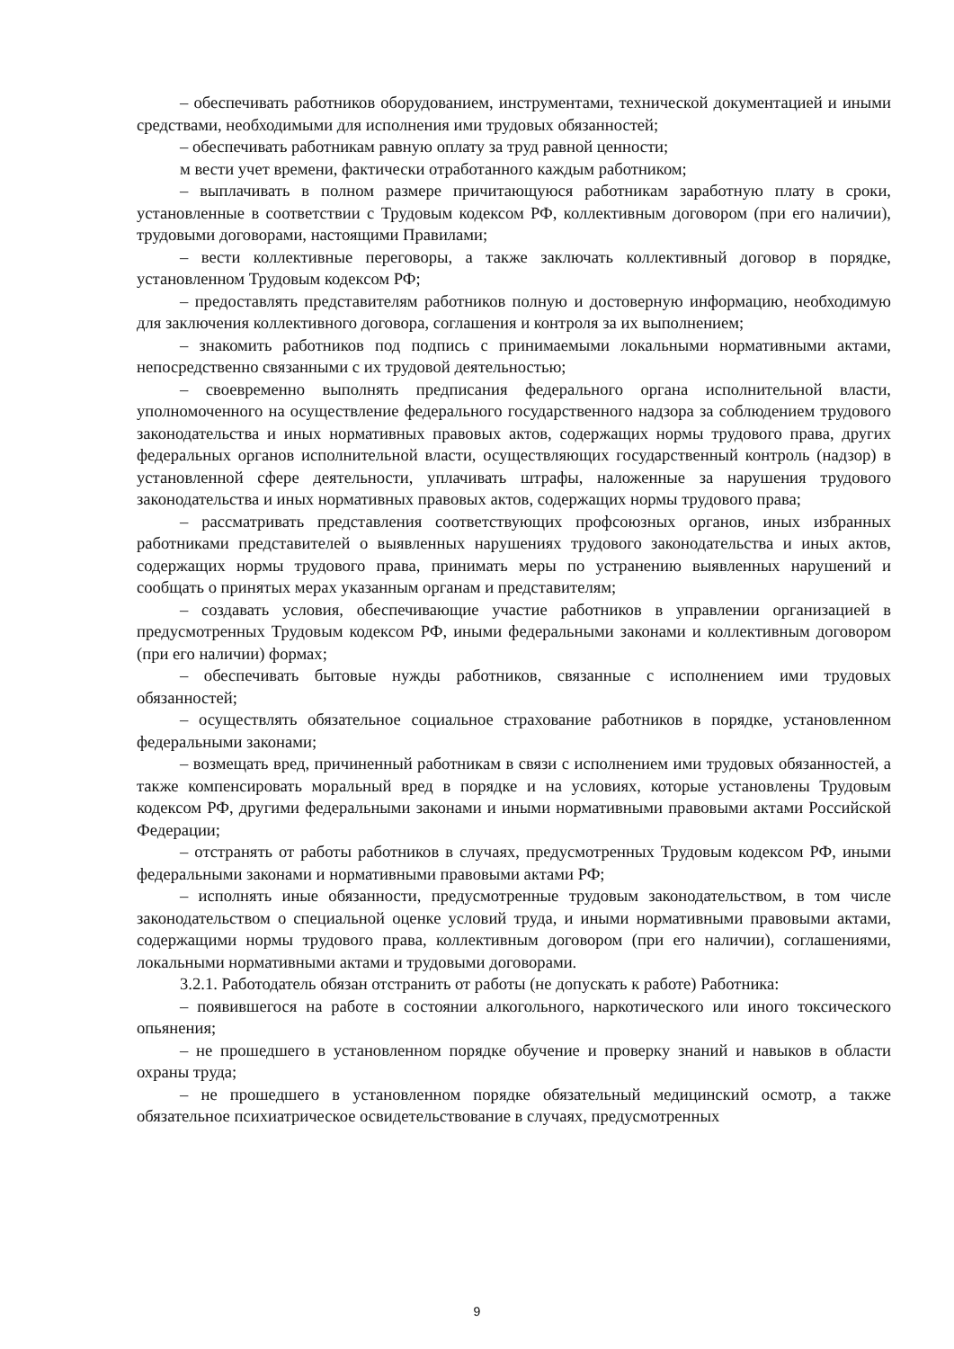– обеспечивать работников оборудованием, инструментами, технической документацией и иными средствами, необходимыми для исполнения ими трудовых обязанностей;
– обеспечивать работникам равную оплату за труд равной ценности;
м вести учет времени, фактически отработанного каждым работником;
– выплачивать в полном размере причитающуюся работникам заработную плату в сроки, установленные в соответствии с Трудовым кодексом РФ, коллективным договором (при его наличии), трудовыми договорами, настоящими Правилами;
– вести коллективные переговоры, а также заключать коллективный договор в порядке, установленном Трудовым кодексом РФ;
– предоставлять представителям работников полную и достоверную информацию, необходимую для заключения коллективного договора, соглашения и контроля за их выполнением;
– знакомить работников под подпись с принимаемыми локальными нормативными актами, непосредственно связанными с их трудовой деятельностью;
– своевременно выполнять предписания федерального органа исполнительной власти, уполномоченного на осуществление федерального государственного надзора за соблюдением трудового законодательства и иных нормативных правовых актов, содержащих нормы трудового права, других федеральных органов исполнительной власти, осуществляющих государственный контроль (надзор) в установленной сфере деятельности, уплачивать штрафы, наложенные за нарушения трудового законодательства и иных нормативных правовых актов, содержащих нормы трудового права;
– рассматривать представления соответствующих профсоюзных органов, иных избранных работниками представителей о выявленных нарушениях трудового законодательства и иных актов, содержащих нормы трудового права, принимать меры по устранению выявленных нарушений и сообщать о принятых мерах указанным органам и представителям;
– создавать условия, обеспечивающие участие работников в управлении организацией в предусмотренных Трудовым кодексом РФ, иными федеральными законами и коллективным договором (при его наличии) формах;
– обеспечивать бытовые нужды работников, связанные с исполнением ими трудовых обязанностей;
– осуществлять обязательное социальное страхование работников в порядке, установленном федеральными законами;
– возмещать вред, причиненный работникам в связи с исполнением ими трудовых обязанностей, а также компенсировать моральный вред в порядке и на условиях, которые установлены Трудовым кодексом РФ, другими федеральными законами и иными нормативными правовыми актами Российской Федерации;
– отстранять от работы работников в случаях, предусмотренных Трудовым кодексом РФ, иными федеральными законами и нормативными правовыми актами РФ;
– исполнять иные обязанности, предусмотренные трудовым законодательством, в том числе законодательством о специальной оценке условий труда, и иными нормативными правовыми актами, содержащими нормы трудового права, коллективным договором (при его наличии), соглашениями, локальными нормативными актами и трудовыми договорами.
3.2.1. Работодатель обязан отстранить от работы (не допускать к работе) Работника:
– появившегося на работе в состоянии алкогольного, наркотического или иного токсического опьянения;
– не прошедшего в установленном порядке обучение и проверку знаний и навыков в области охраны труда;
– не прошедшего в установленном порядке обязательный медицинский осмотр, а также обязательное психиатрическое освидетельствование в случаях, предусмотренных
9